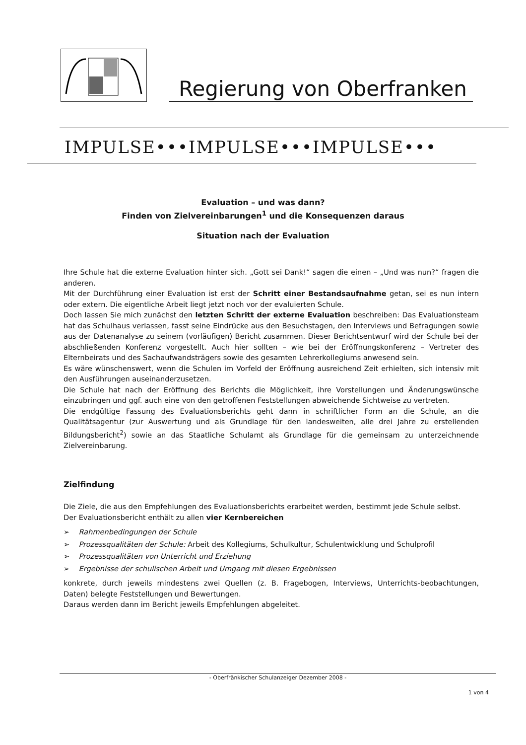Regierung von Oberfranken
IMPULSE•••IMPULSE•••IMPULSE•••
Evaluation – und was dann?
Finden von Zielvereinbarungen<sup>1</sup> und die Konsequenzen daraus
Situation nach der Evaluation
Ihre Schule hat die externe Evaluation hinter sich. „Gott sei Dank!“ sagen die einen – „Und was nun?“ fragen die anderen.
Mit der Durchführung einer Evaluation ist erst der Schritt einer Bestandsaufnahme getan, sei es nun intern oder extern. Die eigentliche Arbeit liegt jetzt noch vor der evaluierten Schule.
Doch lassen Sie mich zunächst den letzten Schritt der externe Evaluation beschreiben: Das Evaluationsteam hat das Schulhaus verlassen, fasst seine Eindrücke aus den Besuchstagen, den Interviews und Befragungen sowie aus der Datenanalyse zu seinem (vorläufigen) Bericht zusammen. Dieser Berichtsentwurf wird der Schule bei der abschließenden Konferenz vorgestellt. Auch hier sollten – wie bei der Eröffnungskonferenz – Vertreter des Elternbeirats und des Sachaufwandsträgers sowie des gesamten Lehrerkollegiums anwesend sein.
Es wäre wünschenswert, wenn die Schulen im Vorfeld der Eröffnung ausreichend Zeit erhielten, sich intensiv mit den Ausführungen auseinanderzusetzen.
Die Schule hat nach der Eröffnung des Berichts die Möglichkeit, ihre Vorstellungen und Änderungswünsche einzubringen und ggf. auch eine von den getroffenen Feststellungen abweichende Sichtweise zu vertreten.
Die endgültige Fassung des Evaluationsberichts geht dann in schriftlicher Form an die Schule, an die Qualitätsagentur (zur Auswertung und als Grundlage für den landesweiten, alle drei Jahre zu erstellenden Bildungsbericht<sup>2</sup>) sowie an das Staatliche Schulamt als Grundlage für die gemeinsam zu unterzeichnende Zielvereinbarung.
Zielfindung
Die Ziele, die aus den Empfehlungen des Evaluationsberichts erarbeitet werden, bestimmt jede Schule selbst.
Der Evaluationsbericht enthält zu allen vier Kernbereichen
➢ Rahmenbedingungen der Schule
➢ Prozessqualitäten der Schule: Arbeit des Kollegiums, Schulkultur, Schulentwicklung und Schulprofil
➢ Prozessqualitäten von Unterricht und Erziehung
➢ Ergebnisse der schulischen Arbeit und Umgang mit diesen Ergebnissen
konkrete, durch jeweils mindestens zwei Quellen (z. B. Fragebogen, Interviews, Unterrichts-beobachtungen, Daten) belegte Feststellungen und Bewertungen.
Daraus werden dann im Bericht jeweils Empfehlungen abgeleitet.
- Oberfränkischer Schulanzeiger Dezember 2008 -
1 von 4